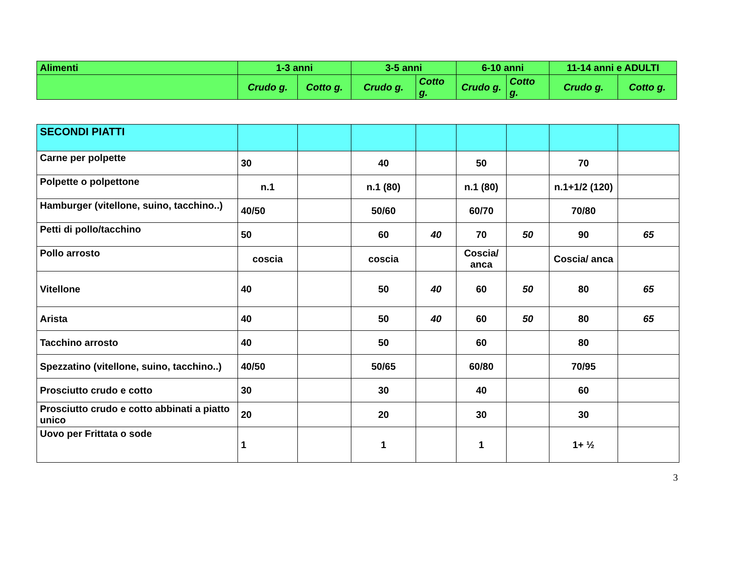| Alimenti | 1-3 anni | | 3-5 anni | | 6-10 anni | | 11-14 anni e ADULTI | |
| --- | --- | --- | --- | --- | --- | --- | --- | --- |
| | Crudo g. | Cotto g. | Crudo g. | Cotto g. | Crudo g. | Cotto g. | Crudo g. | Cotto g. |
| SECONDI PIATTI | | | | | | | | |
| Carne per polpette | 30 | | 40 | | 50 | | 70 | |
| Polpette o polpettone | n.1 | | n.1 (80) | | n.1 (80) | | n.1+1/2 (120) | |
| Hamburger (vitellone, suino, tacchino..) | 40/50 | | 50/60 | | 60/70 | | 70/80 | |
| Petti di pollo/tacchino | 50 | | 60 | 40 | 70 | 50 | 90 | 65 |
| Pollo arrosto | coscia | | coscia | | Coscia/ anca | | Coscia/ anca | |
| Vitellone | 40 | | 50 | 40 | 60 | 50 | 80 | 65 |
| Arista | 40 | | 50 | 40 | 60 | 50 | 80 | 65 |
| Tacchino arrosto | 40 | | 50 | | 60 | | 80 | |
| Spezzatino (vitellone, suino, tacchino..) | 40/50 | | 50/65 | | 60/80 | | 70/95 | |
| Prosciutto crudo e cotto | 30 | | 30 | | 40 | | 60 | |
| Prosciutto crudo e cotto abbinati a piatto unico | 20 | | 20 | | 30 | | 30 | |
| Uovo per Frittata o sode | 1 | | 1 | | 1 | | 1+ ½ | |
3